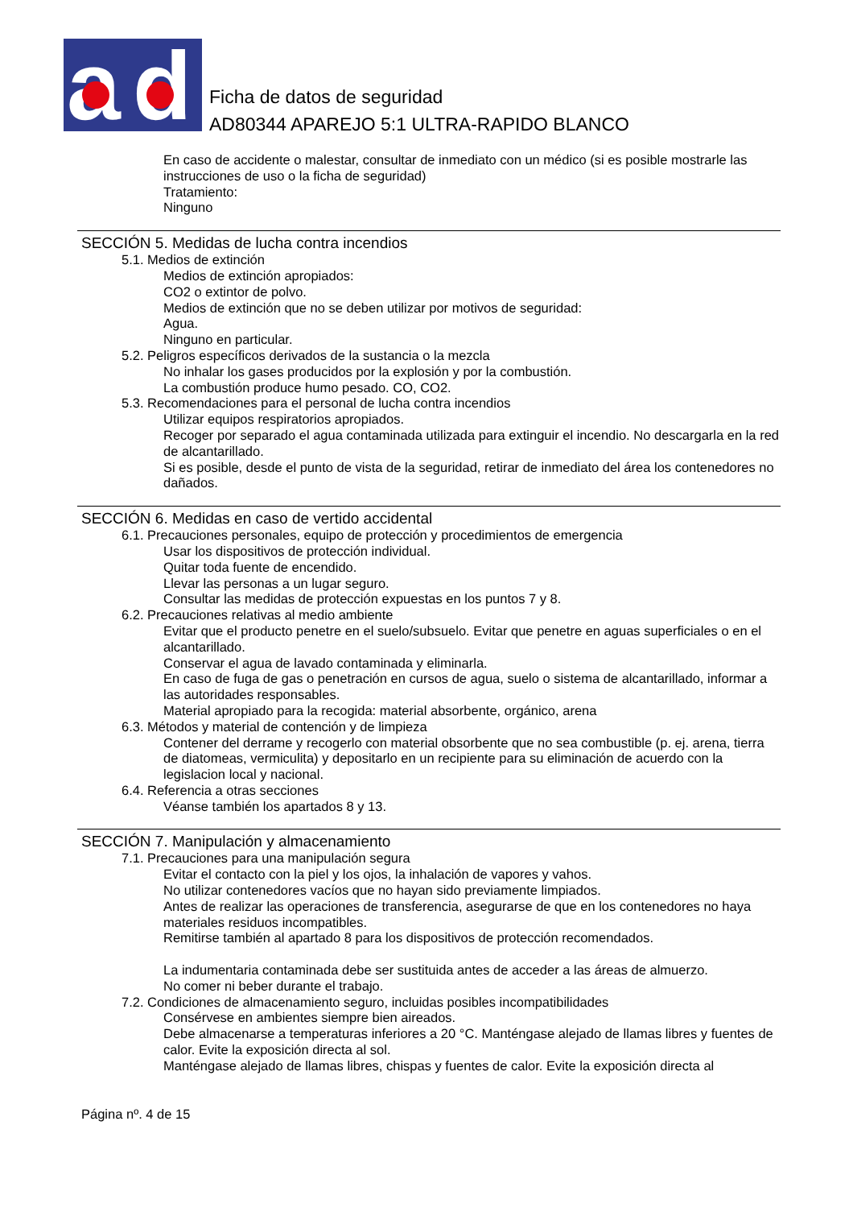a
d
Ficha de datos de seguridad
AD80344 APAREJO 5:1 ULTRA-RAPIDO BLANCO
En caso de accidente o malestar, consultar de inmediato con un médico (si es posible mostrarle las instrucciones de uso o la ficha de seguridad)
Tratamiento:
Ninguno
SECCIÓN 5. Medidas de lucha contra incendios
5.1. Medios de extinción
Medios de extinción apropiados:
CO2 o extintor de polvo.
Medios de extinción que no se deben utilizar por motivos de seguridad:
Agua.
Ninguno en particular.
5.2. Peligros específicos derivados de la sustancia o la mezcla
No inhalar los gases producidos por la explosión y por la combustión.
La combustión produce humo pesado. CO, CO2.
5.3. Recomendaciones para el personal de lucha contra incendios
Utilizar equipos respiratorios apropiados.
Recoger por separado el agua contaminada utilizada para extinguir el incendio. No descargarla en la red de alcantarillado.
Si es posible, desde el punto de vista de la seguridad, retirar de inmediato del área los contenedores no dañados.
SECCIÓN 6. Medidas en caso de vertido accidental
6.1. Precauciones personales, equipo de protección y procedimientos de emergencia
Usar los dispositivos de protección individual.
Quitar toda fuente de encendido.
Llevar las personas a un lugar seguro.
Consultar las medidas de protección expuestas en los puntos 7 y 8.
6.2. Precauciones relativas al medio ambiente
Evitar que el producto penetre en el suelo/subsuelo. Evitar que penetre en aguas superficiales o en el alcantarillado.
Conservar el agua de lavado contaminada y eliminarla.
En caso de fuga de gas o penetración en cursos de agua, suelo o sistema de alcantarillado, informar a las autoridades responsables.
Material apropiado para la recogida: material absorbente, orgánico, arena
6.3. Métodos y material de contención y de limpieza
Contener del derrame y recogerlo con material obsorbente que no sea combustible (p. ej. arena, tierra de diatomeas, vermiculita) y depositarlo en un recipiente para su eliminación de acuerdo con la legislacion local y nacional.
6.4. Referencia a otras secciones
Véanse también los apartados 8 y 13.
SECCIÓN 7. Manipulación y almacenamiento
7.1. Precauciones para una manipulación segura
Evitar el contacto con la piel y los ojos, la inhalación de vapores y vahos.
No utilizar contenedores vacíos que no hayan sido previamente limpiados.
Antes de realizar las operaciones de transferencia, asegurarse de que en los contenedores no haya materiales residuos incompatibles.
Remitirse también al apartado 8 para los dispositivos de protección recomendados.
La indumentaria contaminada debe ser sustituida antes de acceder a las áreas de almuerzo.
No comer ni beber durante el trabajo.
7.2. Condiciones de almacenamiento seguro, incluidas posibles incompatibilidades
Consérvese en ambientes siempre bien aireados.
Debe almacenarse a temperaturas inferiores a 20 °C. Manténgase alejado de llamas libres y fuentes de calor. Evite la exposición directa al sol.
Manténgase alejado de llamas libres, chispas y fuentes de calor. Evite la exposición directa al
Página nº. 4 de 15